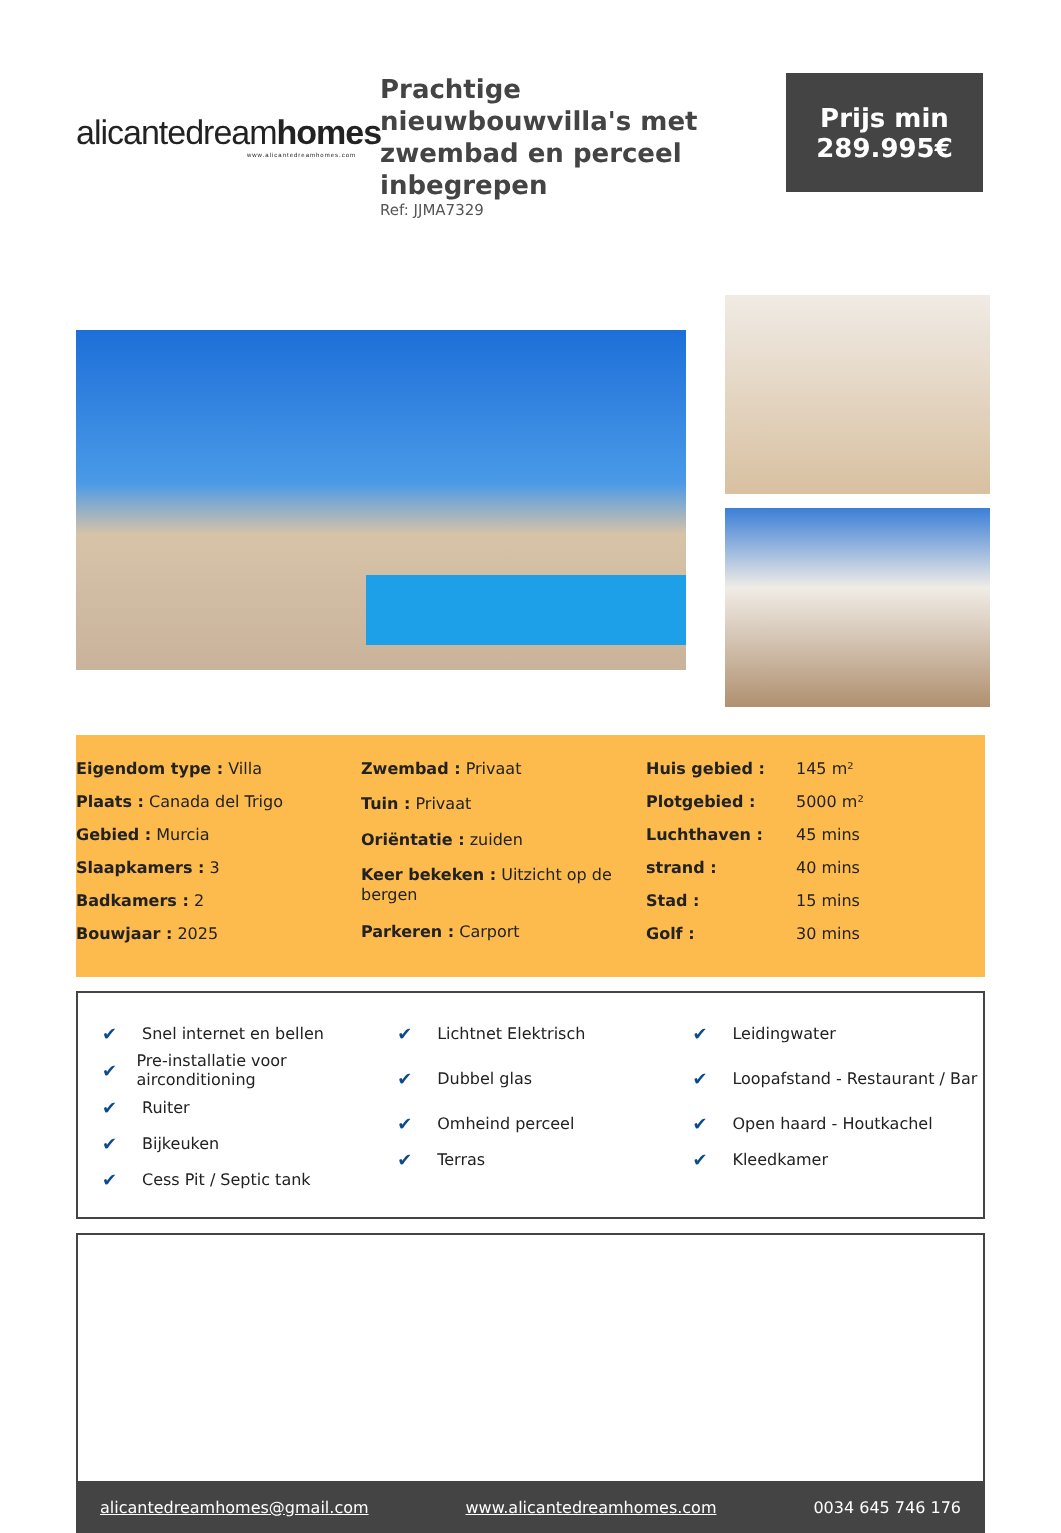alicantedream homes
www.alicantedreamhomes.com
Prachtige nieuwbouwvilla's met zwembad en perceel inbegrepen
Ref: JJMA7329
Prijs min
289.995€
| Eigendom type : Villa |
| Plaats : Canada del Trigo |
| Gebied : Murcia |
| Slaapkamers : 3 |
| Badkamers : 2 |
| Bouwjaar : 2025 |
| Zwembad : Privaat |
| Tuin : Privaat |
| Oriëntatie : zuiden |
| Keer bekeken : Uitzicht op de bergen |
| Parkeren : Carport |
| Huis gebied : | 145 m² |
| Plotgebied : | 5000 m² |
| Luchthaven : | 45 mins |
| strand : | 40 mins |
| Stad : | 15 mins |
| Golf : | 30 mins |
✔ Snel internet en bellen
✔ Pre-installatie voor airconditioning
✔ Ruiter
✔ Bijkeuken
✔ Cess Pit / Septic tank
✔ Lichtnet Elektrisch
✔ Dubbel glas
✔ Omheind perceel
✔ Terras
✔ Leidingwater
✔ Loopafstand - Restaurant / Bar
✔ Open haard - Houtkachel
✔ Kleedkamer
alicantedreamhomes@gmail.com www.alicantedreamhomes.com 0034 645 746 176